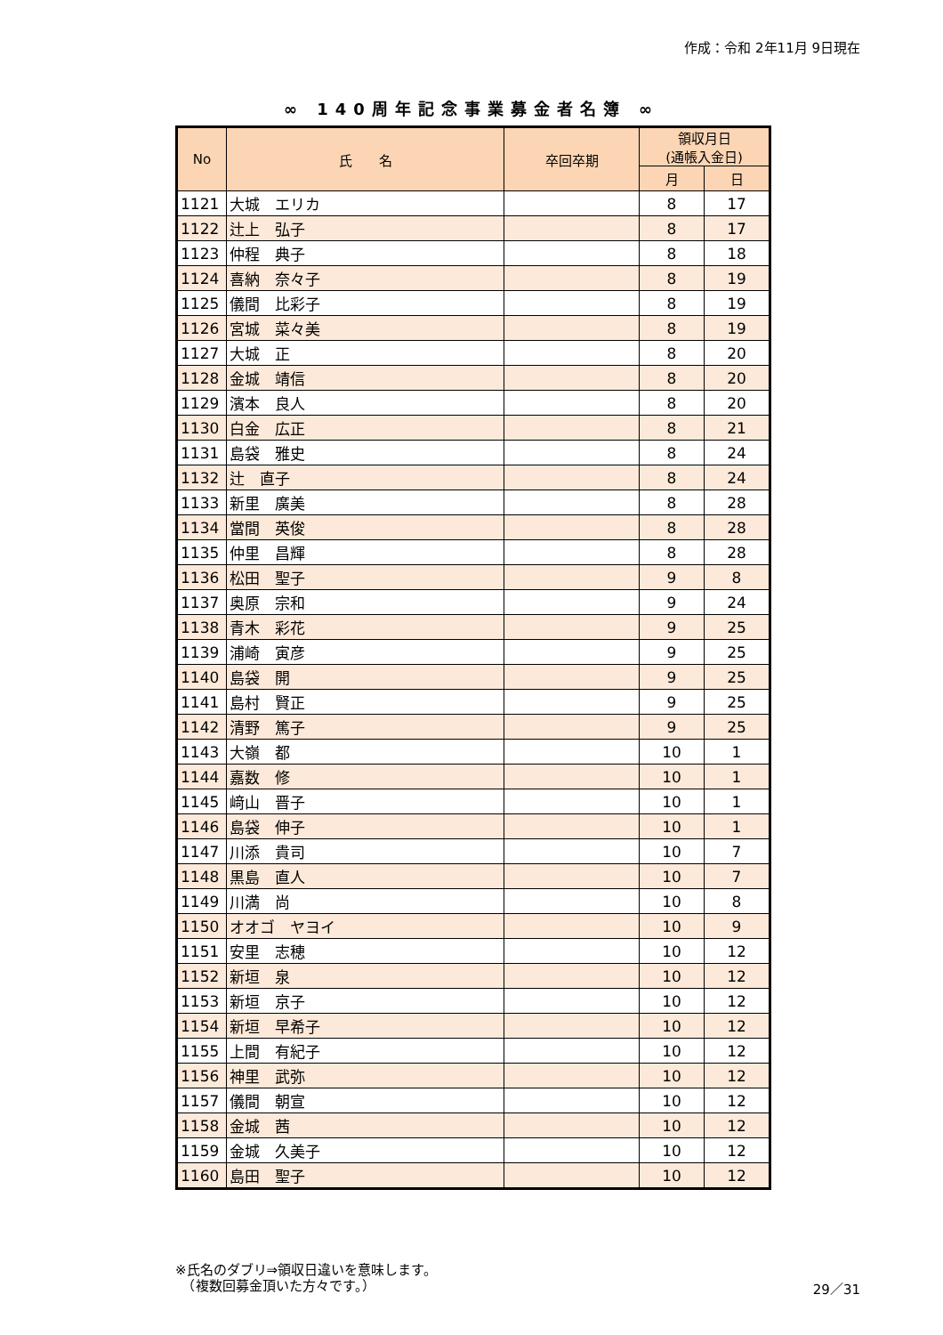作成：令和 2年11月 9日現在
∞ 140周年記念事業募金者名簿 ∞
| No | 氏 名 | 卒回卒期 | 領収月日 (通帳入金日) | |
| --- | --- | --- | --- | --- |
| | | | 月 | 日 |
| 1121 | 大城 エリカ | | 8 | 17 |
| 1122 | 辻上 弘子 | | 8 | 17 |
| 1123 | 仲程 典子 | | 8 | 18 |
| 1124 | 喜納 奈々子 | | 8 | 19 |
| 1125 | 儀間 比彩子 | | 8 | 19 |
| 1126 | 宮城 菜々美 | | 8 | 19 |
| 1127 | 大城 正 | | 8 | 20 |
| 1128 | 金城 靖信 | | 8 | 20 |
| 1129 | 濱本 良人 | | 8 | 20 |
| 1130 | 白金 広正 | | 8 | 21 |
| 1131 | 島袋 雅史 | | 8 | 24 |
| 1132 | 辻 直子 | | 8 | 24 |
| 1133 | 新里 廣美 | | 8 | 28 |
| 1134 | 當間 英俊 | | 8 | 28 |
| 1135 | 仲里 昌輝 | | 8 | 28 |
| 1136 | 松田 聖子 | | 9 | 8 |
| 1137 | 奥原 宗和 | | 9 | 24 |
| 1138 | 青木 彩花 | | 9 | 25 |
| 1139 | 浦崎 寅彦 | | 9 | 25 |
| 1140 | 島袋 開 | | 9 | 25 |
| 1141 | 島村 賢正 | | 9 | 25 |
| 1142 | 清野 篤子 | | 9 | 25 |
| 1143 | 大嶺 都 | | 10 | 1 |
| 1144 | 嘉数 修 | | 10 | 1 |
| 1145 | 﨑山 晋子 | | 10 | 1 |
| 1146 | 島袋 伸子 | | 10 | 1 |
| 1147 | 川添 貴司 | | 10 | 7 |
| 1148 | 黒島 直人 | | 10 | 7 |
| 1149 | 川満 尚 | | 10 | 8 |
| 1150 | オオゴ ヤヨイ | | 10 | 9 |
| 1151 | 安里 志穂 | | 10 | 12 |
| 1152 | 新垣 泉 | | 10 | 12 |
| 1153 | 新垣 京子 | | 10 | 12 |
| 1154 | 新垣 早希子 | | 10 | 12 |
| 1155 | 上間 有紀子 | | 10 | 12 |
| 1156 | 神里 武弥 | | 10 | 12 |
| 1157 | 儀間 朝宣 | | 10 | 12 |
| 1158 | 金城 茜 | | 10 | 12 |
| 1159 | 金城 久美子 | | 10 | 12 |
| 1160 | 島田 聖子 | | 10 | 12 |
※氏名のダブリ⇒領収日違いを意味します。
　（複数回募金頂いた方々です。）
29／31